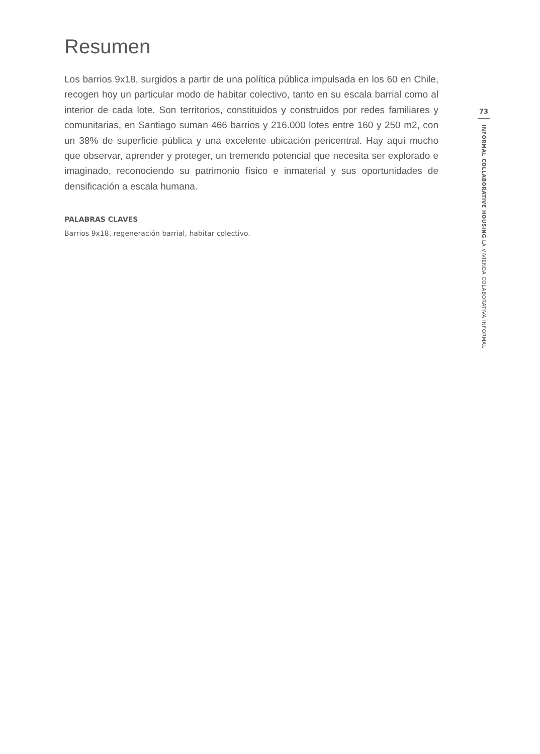Resumen
Los barrios 9x18, surgidos a partir de una política pública impulsada en los 60 en Chile, recogen hoy un particular modo de habitar colectivo, tanto en su escala barrial como al interior de cada lote. Son territorios, constituidos y construidos por redes familiares y comunitarias, en Santiago suman 466 barrios y 216.000 lotes entre 160 y 250 m2, con un 38% de superficie pública y una excelente ubicación pericentral. Hay aquí mucho que observar, aprender y proteger, un tremendo potencial que necesita ser explorado e imaginado, reconociendo su patrimonio físico e inmaterial y sus oportunidades de densificación a escala humana.
PALABRAS CLAVES
Barrios 9x18, regeneración barrial, habitar colectivo.
73
INFORMAL COLLABORATIVE HOUSING LA VIVIENDA COLABORATIVA INFORMAL